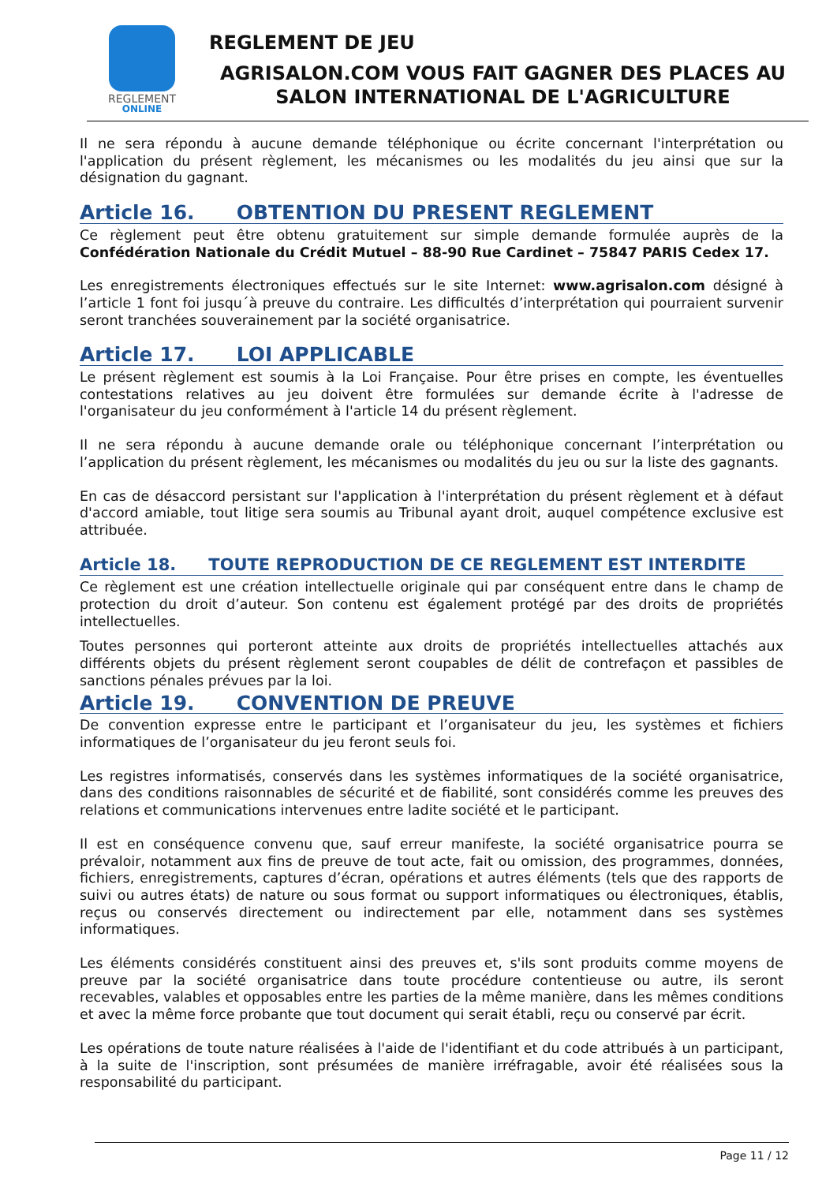REGLEMENT
ONLINE
REGLEMENT DE JEU
AGRISALON.COM VOUS FAIT GAGNER DES PLACES AU SALON INTERNATIONAL DE L'AGRICULTURE
Il ne sera répondu à aucune demande téléphonique ou écrite concernant l'interprétation ou l'application du présent règlement, les mécanismes ou les modalités du jeu ainsi que sur la désignation du gagnant.
Article 16. OBTENTION DU PRESENT REGLEMENT
Ce règlement peut être obtenu gratuitement sur simple demande formulée auprès de la Confédération Nationale du Crédit Mutuel – 88-90 Rue Cardinet – 75847 PARIS Cedex 17.
Les enregistrements électroniques effectués sur le site Internet: www.agrisalon.com désigné à l’article 1 font foi jusqu´à preuve du contraire. Les difficultés d’interprétation qui pourraient survenir seront tranchées souverainement par la société organisatrice.
Article 17. LOI APPLICABLE
Le présent règlement est soumis à la Loi Française. Pour être prises en compte, les éventuelles contestations relatives au jeu doivent être formulées sur demande écrite à l'adresse de l'organisateur du jeu conformément à l'article 14 du présent règlement.
Il ne sera répondu à aucune demande orale ou téléphonique concernant l’interprétation ou l’application du présent règlement, les mécanismes ou modalités du jeu ou sur la liste des gagnants.
En cas de désaccord persistant sur l'application à l'interprétation du présent règlement et à défaut d'accord amiable, tout litige sera soumis au Tribunal ayant droit, auquel compétence exclusive est attribuée.
Article 18. TOUTE REPRODUCTION DE CE REGLEMENT EST INTERDITE
Ce règlement est une création intellectuelle originale qui par conséquent entre dans le champ de protection du droit d’auteur. Son contenu est également protégé par des droits de propriétés intellectuelles.
Toutes personnes qui porteront atteinte aux droits de propriétés intellectuelles attachés aux différents objets du présent règlement seront coupables de délit de contrefaçon et passibles de sanctions pénales prévues par la loi.
Article 19. CONVENTION DE PREUVE
De convention expresse entre le participant et l’organisateur du jeu, les systèmes et fichiers informatiques de l’organisateur du jeu feront seuls foi.
Les registres informatisés, conservés dans les systèmes informatiques de la société organisatrice, dans des conditions raisonnables de sécurité et de fiabilité, sont considérés comme les preuves des relations et communications intervenues entre ladite société et le participant.
Il est en conséquence convenu que, sauf erreur manifeste, la société organisatrice pourra se prévaloir, notamment aux fins de preuve de tout acte, fait ou omission, des programmes, données, fichiers, enregistrements, captures d’écran, opérations et autres éléments (tels que des rapports de suivi ou autres états) de nature ou sous format ou support informatiques ou électroniques, établis, reçus ou conservés directement ou indirectement par elle, notamment dans ses systèmes informatiques.
Les éléments considérés constituent ainsi des preuves et, s'ils sont produits comme moyens de preuve par la société organisatrice dans toute procédure contentieuse ou autre, ils seront recevables, valables et opposables entre les parties de la même manière, dans les mêmes conditions et avec la même force probante que tout document qui serait établi, reçu ou conservé par écrit.
Les opérations de toute nature réalisées à l'aide de l'identifiant et du code attribués à un participant, à la suite de l'inscription, sont présumées de manière irréfragable, avoir été réalisées sous la responsabilité du participant.
Page 11 / 12